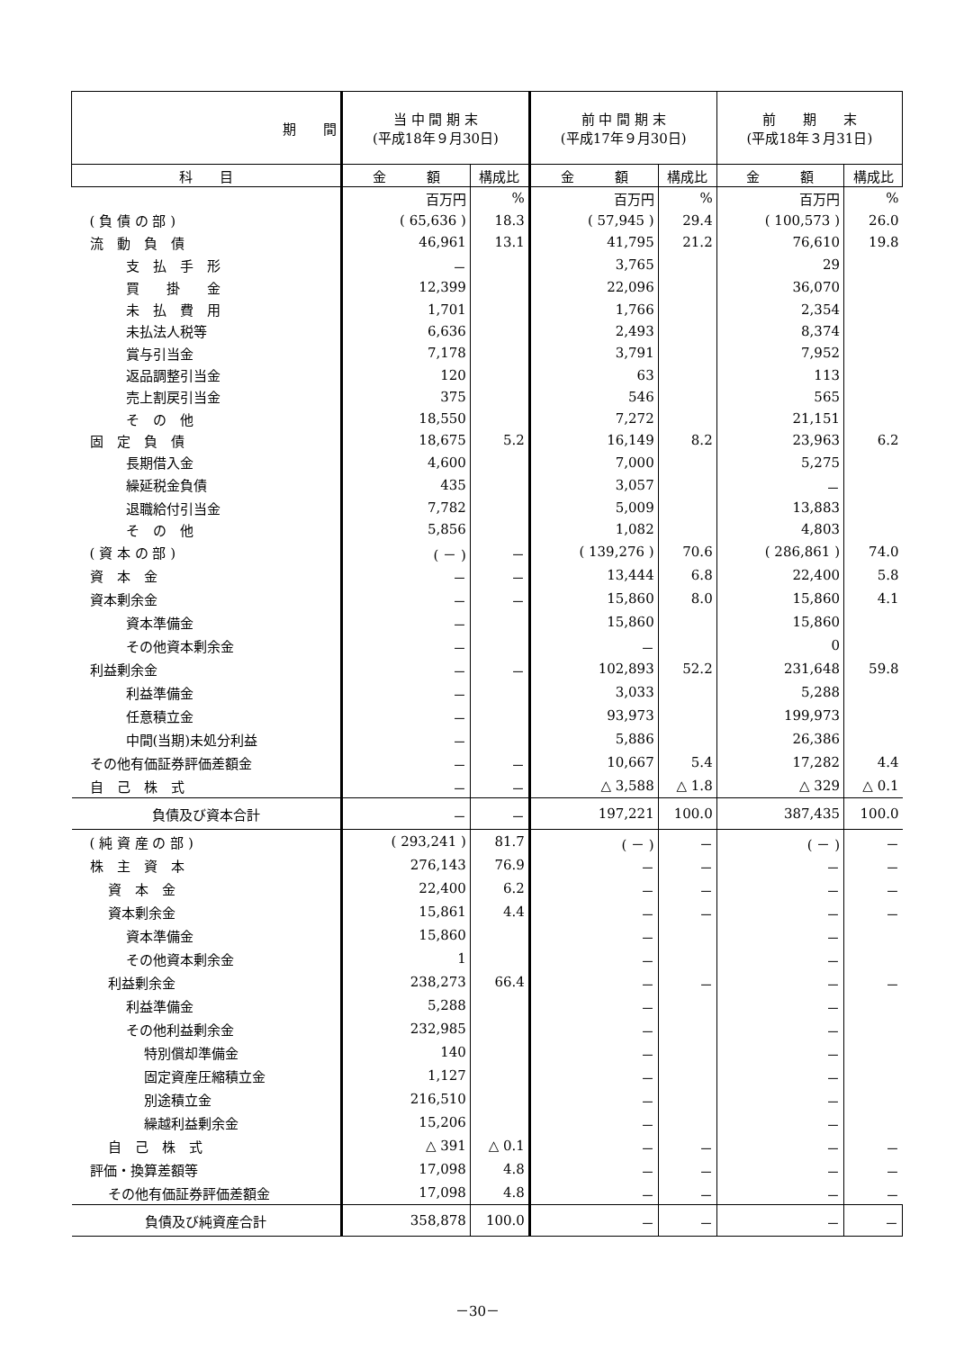| 期 間 | 当 中 間 期 末 (平成18年９月30日) | | 前 中 間 期 末 (平成17年９月30日) | | 前 期 末 (平成18年３月31日) | |
| --- | --- | --- | --- | --- | --- | --- |
| 科 目 | 金 額 | 構成比 | 金 額 | 構成比 | 金 額 | 構成比 |
| | 百万円 | % | 百万円 | % | 百万円 | % |
| ( 負 債 の 部 ) | ( 65,636 ) | 18.3 | ( 57,945 ) | 29.4 | ( 100,573 ) | 26.0 |
| 流 動 負 債 | 46,961 | 13.1 | 41,795 | 21.2 | 76,610 | 19.8 |
| 支 払 手 形 | － | | 3,765 | | 29 | |
| 買 掛 金 | 12,399 | | 22,096 | | 36,070 | |
| 未 払 費 用 | 1,701 | | 1,766 | | 2,354 | |
| 未払法人税等 | 6,636 | | 2,493 | | 8,374 | |
| 賞与引当金 | 7,178 | | 3,791 | | 7,952 | |
| 返品調整引当金 | 120 | | 63 | | 113 | |
| 売上割戻引当金 | 375 | | 546 | | 565 | |
| そ の 他 | 18,550 | | 7,272 | | 21,151 | |
| 固 定 負 債 | 18,675 | 5.2 | 16,149 | 8.2 | 23,963 | 6.2 |
| 長期借入金 | 4,600 | | 7,000 | | 5,275 | |
| 繰延税金負債 | 435 | | 3,057 | | － | |
| 退職給付引当金 | 7,782 | | 5,009 | | 13,883 | |
| そ の 他 | 5,856 | | 1,082 | | 4,803 | |
| ( 資 本 の 部 ) | ( － ) | － | ( 139,276 ) | 70.6 | ( 286,861 ) | 74.0 |
| 資 本 金 | － | － | 13,444 | 6.8 | 22,400 | 5.8 |
| 資本剰余金 | － | － | 15,860 | 8.0 | 15,860 | 4.1 |
| 資本準備金 | － | | 15,860 | | 15,860 | |
| その他資本剰余金 | － | | － | | 0 | |
| 利益剰余金 | － | － | 102,893 | 52.2 | 231,648 | 59.8 |
| 利益準備金 | － | | 3,033 | | 5,288 | |
| 任意積立金 | － | | 93,973 | | 199,973 | |
| 中間(当期)未処分利益 | － | | 5,886 | | 26,386 | |
| その他有価証券評価差額金 | － | － | 10,667 | 5.4 | 17,282 | 4.4 |
| 自 己 株 式 | － | － | △ 3,588 | △ 1.8 | △ 329 | △ 0.1 |
| 負債及び資本合計 | － | － | 197,221 | 100.0 | 387,435 | 100.0 |
| ( 純 資 産 の 部 ) | ( 293,241 ) | 81.7 | ( － ) | － | ( － ) | － |
| 株 主 資 本 | 276,143 | 76.9 | － | － | － | － |
| 資 本 金 | 22,400 | 6.2 | － | － | － | － |
| 資本剰余金 | 15,861 | 4.4 | － | － | － | － |
| 資本準備金 | 15,860 | | － | | － | |
| その他資本剰余金 | 1 | | － | | － | |
| 利益剰余金 | 238,273 | 66.4 | － | － | － | － |
| 利益準備金 | 5,288 | | － | | － | |
| その他利益剰余金 | 232,985 | | － | | － | |
| 特別償却準備金 | 140 | | － | | － | |
| 固定資産圧縮積立金 | 1,127 | | － | | － | |
| 別途積立金 | 216,510 | | － | | － | |
| 繰越利益剰余金 | 15,206 | | － | | － | |
| 自 己 株 式 | △ 391 | △ 0.1 | － | － | － | － |
| 評価・換算差額等 | 17,098 | 4.8 | － | － | － | － |
| その他有価証券評価差額金 | 17,098 | 4.8 | － | － | － | － |
| 負債及び純資産合計 | 358,878 | 100.0 | － | － | － | － |
－30－